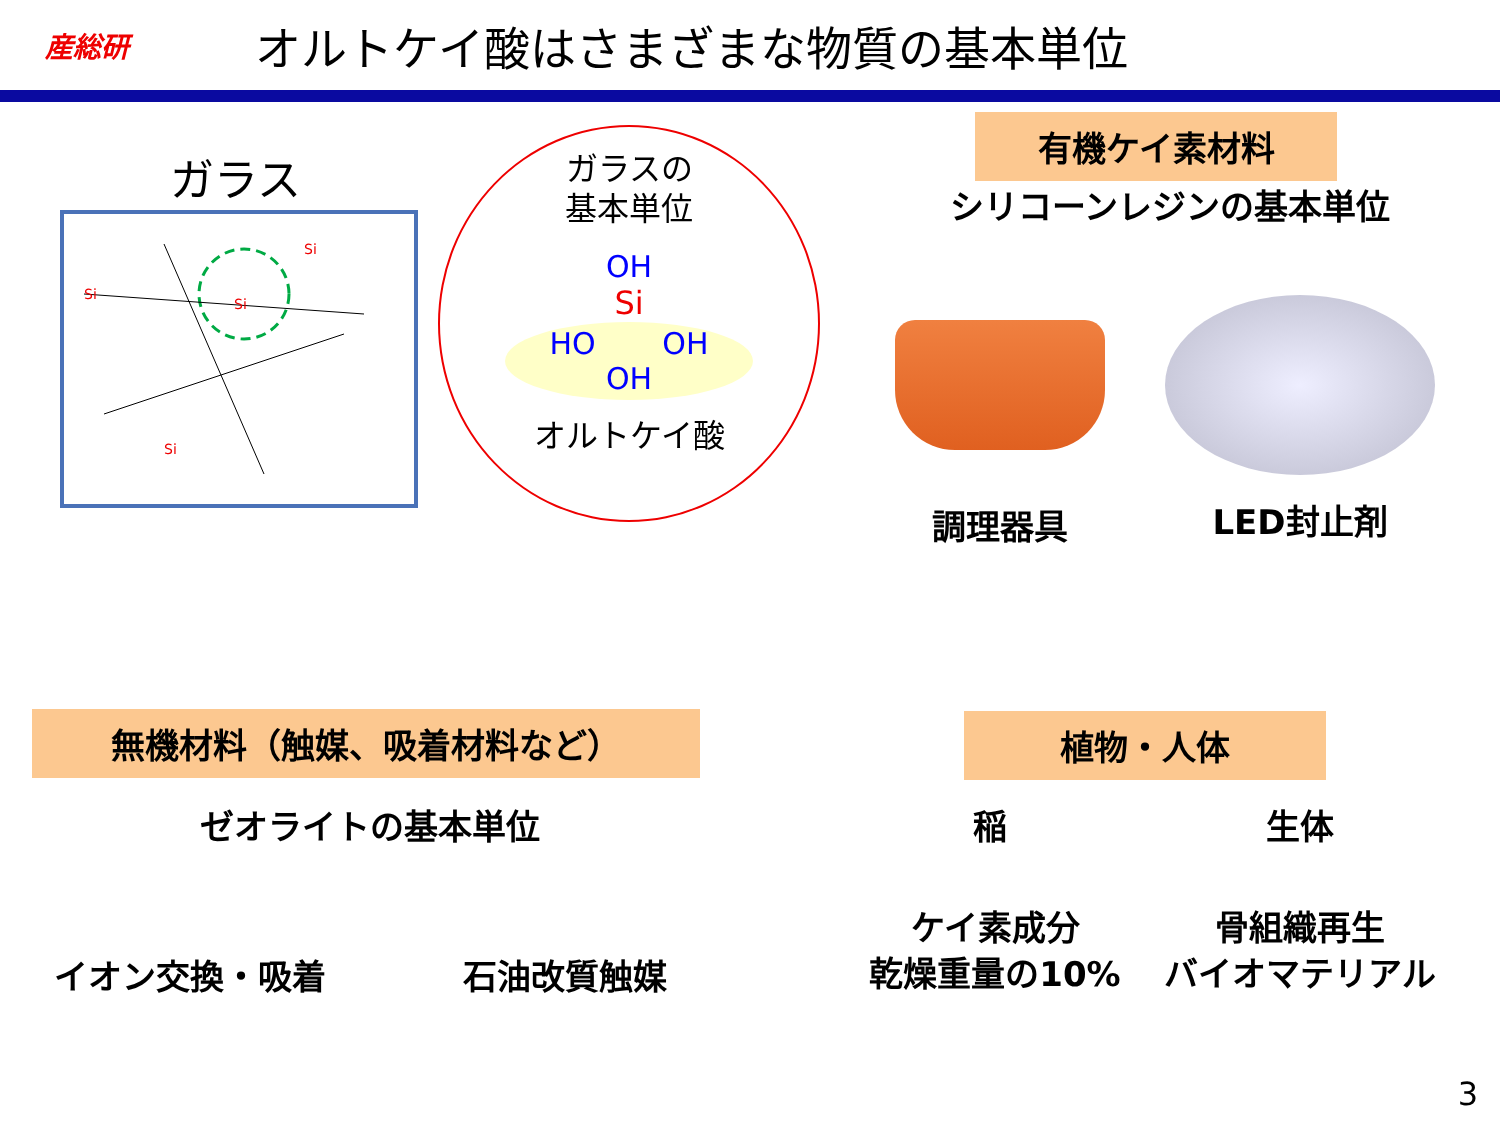産総研
オルトケイ酸はさまざまな物質の基本単位
ガラス
Si
Si
Si
Si
ガラスの
基本単位
OH
Si
HO OH
OH
オルトケイ酸
有機ケイ素材料
シリコーンレジンの基本単位
調理器具 LED封止剤
無機材料（触媒、吸着材料など）
ゼオライトの基本単位
イオン交換・吸着 石油改質触媒
植物・人体
稲 生体
ケイ素成分
乾燥重量の10%
骨組織再生
バイオマテリアル
3